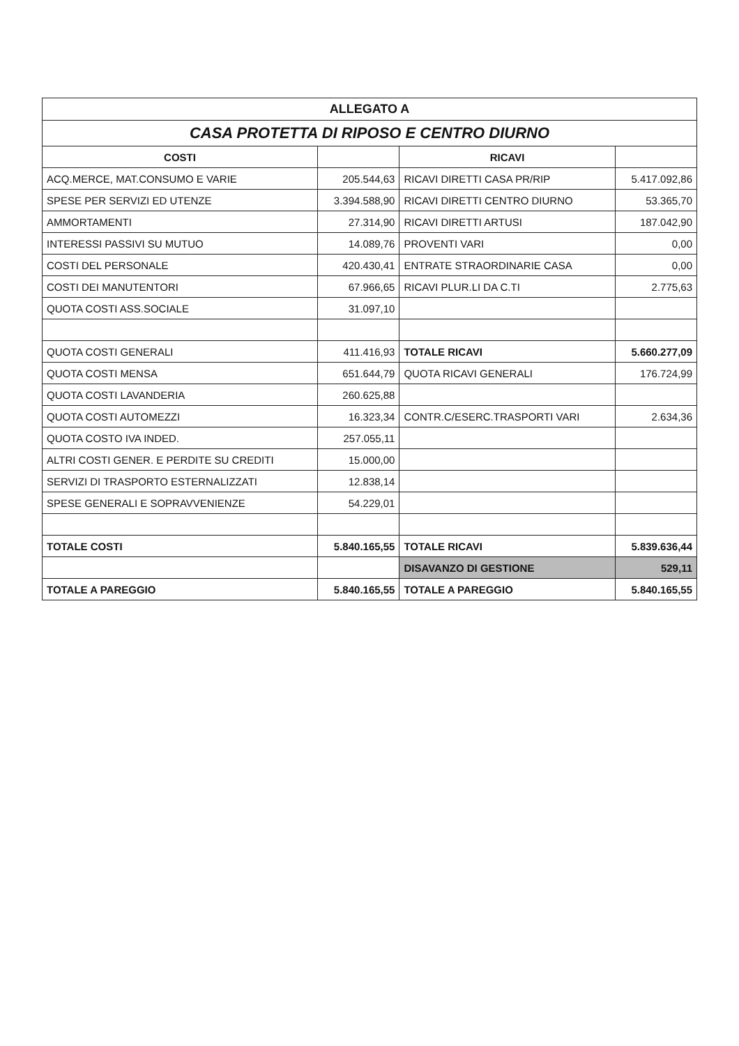| ALLEGATO A | | | |
| CASA PROTETTA DI RIPOSO E CENTRO DIURNO | | | |
| COSTI | | RICAVI | |
| ACQ.MERCE, MAT.CONSUMO E VARIE | 205.544,63 | RICAVI DIRETTI CASA PR/RIP | 5.417.092,86 |
| SPESE PER SERVIZI ED UTENZE | 3.394.588,90 | RICAVI DIRETTI CENTRO DIURNO | 53.365,70 |
| AMMORTAMENTI | 27.314,90 | RICAVI DIRETTI ARTUSI | 187.042,90 |
| INTERESSI PASSIVI SU MUTUO | 14.089,76 | PROVENTI VARI | 0,00 |
| COSTI DEL PERSONALE | 420.430,41 | ENTRATE STRAORDINARIE CASA | 0,00 |
| COSTI DEI MANUTENTORI | 67.966,65 | RICAVI PLUR.LI DA C.TI | 2.775,63 |
| QUOTA COSTI ASS.SOCIALE | 31.097,10 | | |
| QUOTA COSTI GENERALI | 411.416,93 | TOTALE RICAVI | 5.660.277,09 |
| QUOTA COSTI MENSA | 651.644,79 | QUOTA RICAVI GENERALI | 176.724,99 |
| QUOTA COSTI LAVANDERIA | 260.625,88 | | |
| QUOTA COSTI AUTOMEZZI | 16.323,34 | CONTR.C/ESERC.TRASPORTI VARI | 2.634,36 |
| QUOTA COSTO IVA INDED. | 257.055,11 | | |
| ALTRI COSTI GENER. E PERDITE SU CREDITI | 15.000,00 | | |
| SERVIZI DI TRASPORTO ESTERNALIZZATI | 12.838,14 | | |
| SPESE GENERALI E SOPRAVVENIENZE | 54.229,01 | | |
| TOTALE COSTI | 5.840.165,55 | TOTALE RICAVI | 5.839.636,44 |
| | | DISAVANZO DI GESTIONE | 529,11 |
| TOTALE A PAREGGIO | 5.840.165,55 | TOTALE A PAREGGIO | 5.840.165,55 |